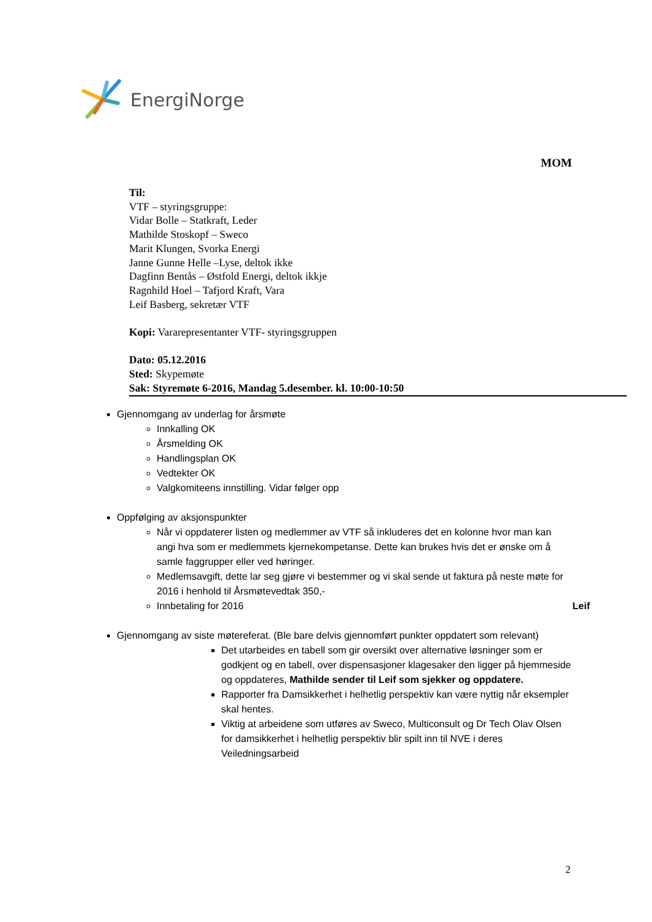EnergiNorge
MOM
Til:
VTF – styringsgruppe:
Vidar Bolle – Statkraft, Leder
Mathilde Stoskopf – Sweco
Marit Klungen, Svorka Energi
Janne Gunne Helle –Lyse, deltok ikke
Dagfinn Bentås – Østfold Energi, deltok ikkje
Ragnhild Hoel – Tafjord Kraft, Vara
Leif Basberg, sekretær VTF
Kopi: Vararepresentanter VTF- styringsgruppen
Dato: 05.12.2016
Sted: Skypemøte
Sak: Styremøte 6-2016, Mandag 5.desember. kl. 10:00-10:50
Gjennomgang av underlag for årsmøte
Innkalling OK
Årsmelding OK
Handlingsplan OK
Vedtekter OK
Valgkomiteens innstilling. Vidar følger opp
Oppfølging av aksjonspunkter
Når vi oppdaterer listen og medlemmer av VTF så inkluderes det en kolonne hvor man kan angi hva som er medlemmets kjernekompetanse. Dette kan brukes hvis det er ønske om å samle faggrupper eller ved høringer.
Medlemsavgift, dette lar seg gjøre vi bestemmer og vi skal sende ut faktura på neste møte for 2016 i henhold til Årsmøtevedtak 350,-
Innbetaling for 2016 Leif
Gjennomgang av siste møtereferat. (Ble bare delvis gjennomført punkter oppdatert som relevant)
Det utarbeides en tabell som gir oversikt over alternative løsninger som er godkjent og en tabell, over dispensasjoner klagesaker den ligger på hjemmeside og oppdateres, Mathilde sender til Leif som sjekker og oppdatere.
Rapporter fra Damsikkerhet i helhetlig perspektiv kan være nyttig når eksempler skal hentes.
Viktig at arbeidene som utføres av Sweco, Multiconsult og Dr Tech Olav Olsen for damsikkerhet i helhetlig perspektiv blir spilt inn til NVE i deres Veiledningsarbeid
2